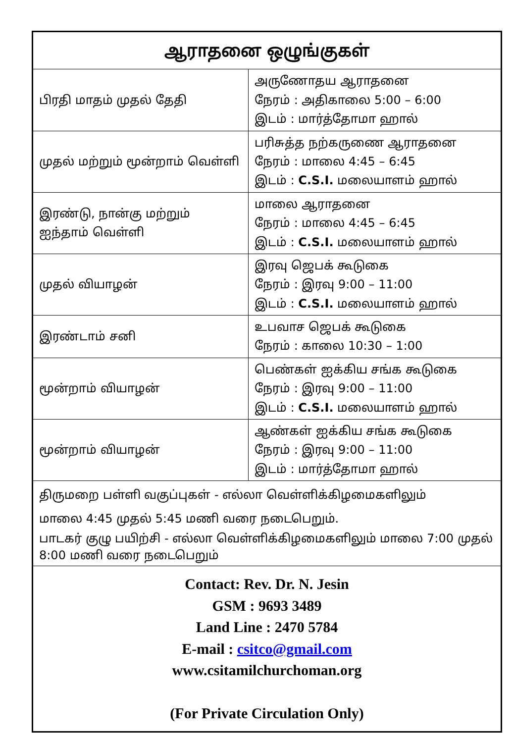| ஆராதனை ஒழுங்குகள் | |
| --- | --- |
| பிரதி மாதம் முதல் தேதி | அருணோதய ஆராதனை நேரம் : அதிகாலை 5:00 – 6:00 இடம் : மார்த்தோமா ஹால் |
| முதல் மற்றும் மூன்றாம் வெள்ளி | பரிசுத்த நற்கருணை ஆராதனை நேரம் : மாலை 4:45 – 6:45 இடம் : C.S.I. மலையாளம் ஹால் |
| இரண்டு, நான்கு மற்றும் ஐந்தாம் வெள்ளி | மாலை ஆராதனை நேரம் : மாலை 4:45 – 6:45 இடம் : C.S.I. மலையாளம் ஹால் |
| முதல் வியாழன் | இரவு ஜெபக் கூடுகை நேரம் : இரவு 9:00 – 11:00 இடம் : C.S.I. மலையாளம் ஹால் |
| இரண்டாம் சனி | உபவாச ஜெபக் கூடுகை நேரம் : காலை 10:30 – 1:00 |
| மூன்றாம் வியாழன் | பெண்கள் ஐக்கிய சங்க கூடுகை நேரம் : இரவு 9:00 – 11:00 இடம் : C.S.I. மலையாளம் ஹால் |
| மூன்றாம் வியாழன் | ஆண்கள் ஐக்கிய சங்க கூடுகை நேரம் : இரவு 9:00 – 11:00 இடம் : மார்த்தோமா ஹால் |
| திருமறை பள்ளி வகுப்புகள் - எல்லா வெள்ளிக்கிழமைகளிலும் மாலை 4:45 முதல் 5:45 மணி வரை நடைபெறும். பாடகர் குழு பயிற்சி - எல்லா வெள்ளிக்கிழமைகளிலும் மாலை 7:00 முதல் 8:00 மணி வரை நடைபெறும் | |
| Contact: Rev. Dr. N. Jesin GSM : 9693 3489 Land Line : 2470 5784 E-mail : csitco@gmail.com www.csitamilchurchoman.org (For Private Circulation Only) | |